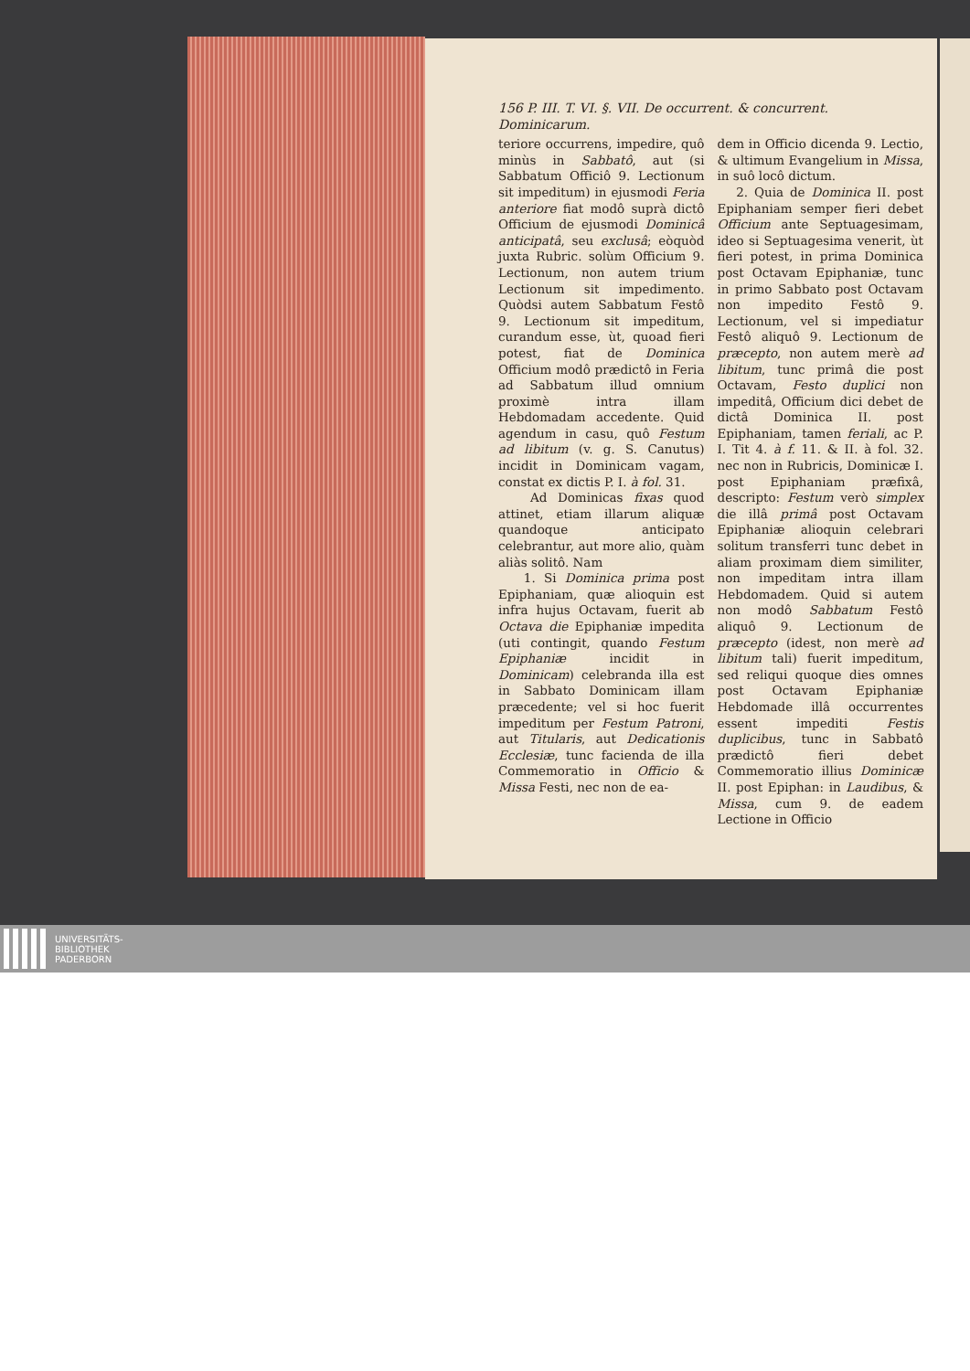156 P. III. T. VI. §. VII. De occurrent. & concurrent. Dominicarum.
teriore occurrens, impedire, quô minùs in Sabbatô, aut (si Sabbatum Officiô 9. Lectionum sit impeditum) in ejusmodi Feria anteriore fiat modô suprà dictô Officium de ejusmodi Dominicâ anticipatâ, seu exclusâ; eòquòd juxta Rubric. solùm Officium 9. Lectionum, non autem trium Lectionum sit impedimento. Quòdsi autem Sabbatum Festô 9. Lectionum sit impeditum, curandum esse, ùt, quoad fieri potest, fiat de Dominica Officium modô prædictô in Feria ad Sabbatum illud omnium proximè intra illam Hebdomadam accedente. Quid agendum in casu, quô Festum ad libitum (v. g. S. Canutus) incidit in Dominicam vagam, constat ex dictis P. I. à fol. 31.
Ad Dominicas fixas quod attinet, etiam illarum aliquæ quandoque anticipato celebrantur, aut more alio, quàm aliàs solitô. Nam
1. Si Dominica prima post Epiphaniam, quæ alioquin est infra hujus Octavam, fuerit ab Octava die Epiphaniæ impedita (uti contingit, quando Festum Epiphaniæ incidit in Dominicam) celebranda illa est in Sabbato Dominicam illam præcedente; vel si hoc fuerit impeditum per Festum Patroni, aut Titularis, aut Dedicationis Ecclesiæ, tunc facienda de illa Commemoratio in Officio & Missa Festi, nec non de ea-
dem in Officio dicenda 9. Lectio, & ultimum Evangelium in Missa, in suô locô dictum.
2. Quia de Dominica II. post Epiphaniam semper fieri debet Officium ante Septuagesimam, ideo si Septuagesima venerit, ùt fieri potest, in prima Dominica post Octavam Epiphaniæ, tunc in primo Sabbato post Octavam non impedito Festô 9. Lectionum, vel si impediatur Festô aliquô 9. Lectionum de præcepto, non autem merè ad libitum, tunc primâ die post Octavam, Festo duplici non impeditâ, Officium dici debet de dictâ Dominica II. post Epiphaniam, tamen feriali, ac P. I. Tit 4. à f. 11. & II. à fol. 32. nec non in Rubricis, Dominicæ I. post Epiphaniam præfixâ, descripto: Festum verò simplex die illâ primâ post Octavam Epiphaniæ alioquin celebrari solitum transferri tunc debet in aliam proximam diem similiter, non impeditam intra illam Hebdomadem. Quid si autem non modô Sabbatum Festô aliquô 9. Lectionum de præcepto (idest, non merè ad libitum tali) fuerit impeditum, sed reliqui quoque dies omnes post Octavam Epiphaniæ Hebdomade illâ occurrentes essent impediti Festis duplicibus, tunc in Sabbatô prædictô fieri debet Commemoratio illius Dominicæ II. post Epiphan: in Laudibus, & Missa, cum 9. de eadem Lectione in Officio
UNIVERSITÄTS-
BIBLIOTHEK
PADERBORN